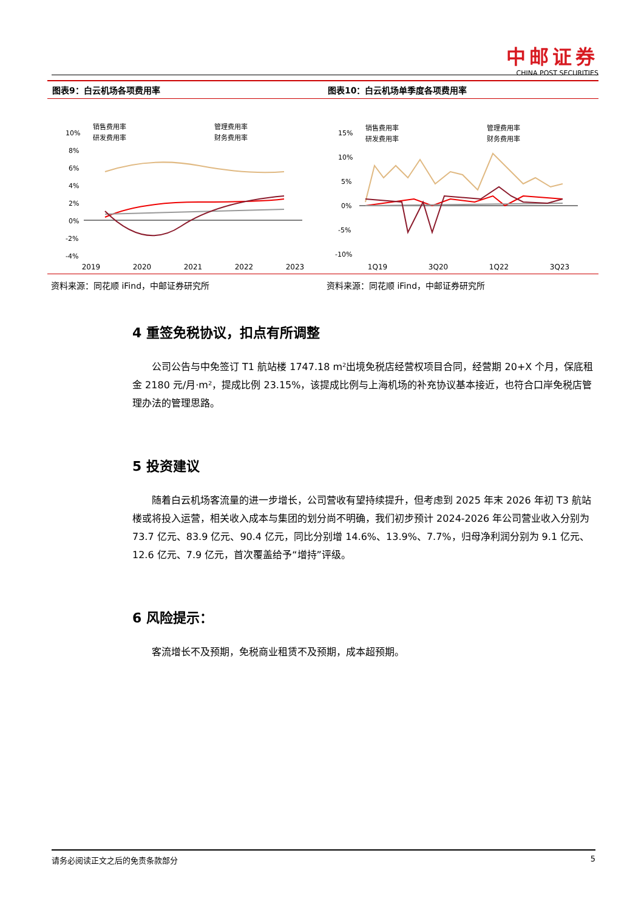中邮证券
CHINA POST SECURITIES
图表9：白云机场各项费用率
销售费用率
管理费用率
研发费用率
财务费用率
10%
8%
6%
4%
2%
0%
-2%
-4%
2019 2020 2021 2022 2023
资料来源：同花顺 iFind，中邮证券研究所
图表10：白云机场单季度各项费用率
销售费用率
管理费用率
研发费用率
财务费用率
15%
10%
5%
0%
-5%
-10%
1Q19 3Q20 1Q22 3Q23
资料来源：同花顺 iFind，中邮证券研究所
4 重签免税协议，扣点有所调整
公司公告与中免签订 T1 航站楼 1747.18 m²出境免税店经营权项目合同，经营期 20+X 个月，保底租金 2180 元/月·m²，提成比例 23.15%，该提成比例与上海机场的补充协议基本接近，也符合口岸免税店管理办法的管理思路。
5 投资建议
随着白云机场客流量的进一步增长，公司营收有望持续提升，但考虑到 2025 年末 2026 年初 T3 航站楼或将投入运营，相关收入成本与集团的划分尚不明确，我们初步预计 2024-2026 年公司营业收入分别为 73.7 亿元、83.9 亿元、90.4 亿元，同比分别增 14.6%、13.9%、7.7%，归母净利润分别为 9.1 亿元、12.6 亿元、7.9 亿元，首次覆盖给予“增持”评级。
6 风险提示：
客流增长不及预期，免税商业租赁不及预期，成本超预期。
请务必阅读正文之后的免责条款部分 5